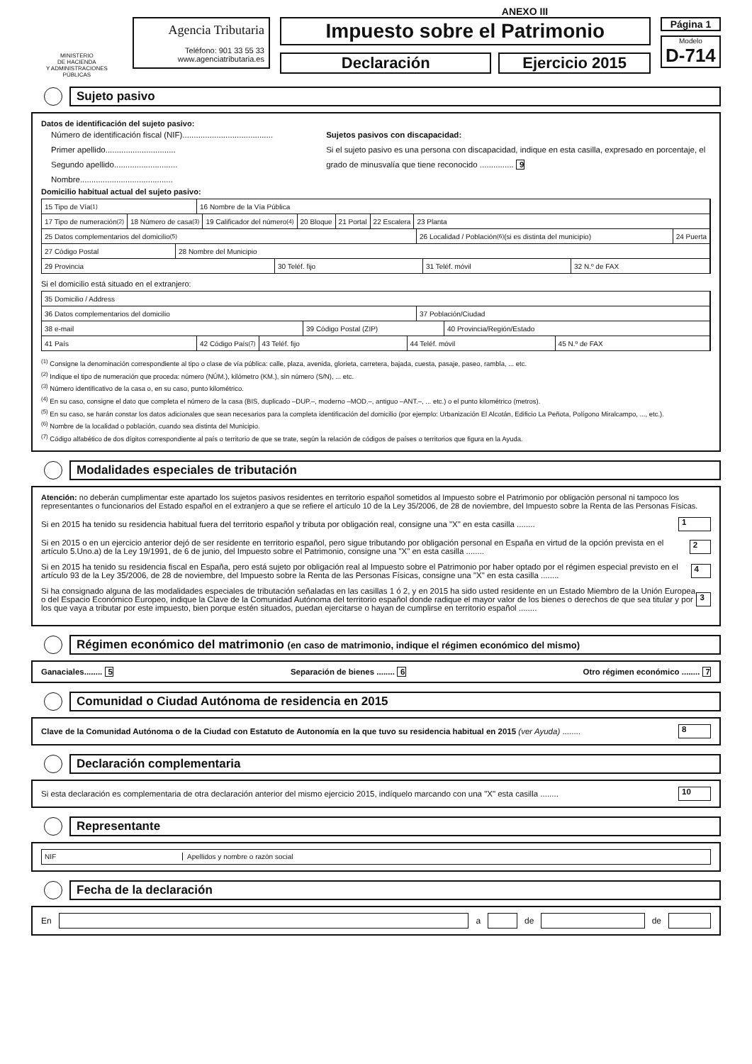ANEXO III
MINISTERIO
DE HACIENDA
Y ADMINISTRACIONES PÚBLICAS
Agencia Tributaria
Teléfono: 901 33 55 33
www.agenciatributaria.es
Impuesto sobre el Patrimonio
Declaración Ejercicio 2015
Página 1
Modelo
D-714
Sujeto pasivo
Datos de identificación del sujeto pasivo:
Número de identificación fiscal (NIF)........................................
Primer apellido...............................
Segundo apellido............................
Nombre.........................................
Sujetos pasivos con discapacidad:
Si el sujeto pasivo es una persona con discapacidad, indique en esta casilla, expresado en porcentaje, el grado de minusvalía que tiene reconocido ............... 9
Domicilio habitual actual del sujeto pasivo:
15 Tipo de Vía <sup>(1)</sup> 16 Nombre de la Vía Pública
17 Tipo de numeración <sup>(2)</sup> 18 Número de casa <sup>(3)</sup> 19 Calificador del número <sup>(4)</sup> 20 Bloque 21 Portal 22 Escalera 23 Planta
25 Datos complementarios del domicilio <sup>(5)</sup>
26 Localidad / Población <sup>(6)</sup> (si es distinta del municipio)
24 Puerta
27 Código Postal 28 Nombre del Municipio
29 Provincia 30 Teléf. fijo 31 Teléf. móvil 32 N.º de FAX
Si el domicilio está situado en el extranjero:
35 Domicilio / Address
36 Datos complementarios del domicilio 37 Población/Ciudad
38 e-mail 39 Código Postal (ZIP) 40 Provincia/Región/Estado
41 País 42 Código País <sup>(7)</sup> 43 Teléf. fijo 44 Teléf. móvil 45 N.º de FAX
<sup>(1)</sup> Consigne la denominación correspondiente al tipo o clase de vía pública: calle, plaza, avenida, glorieta, carretera, bajada, cuesta, pasaje, paseo, rambla, ... etc.
<sup>(2)</sup> Indique el tipo de numeración que proceda: número (NÚM.), kilómetro (KM.), sin número (S/N), ... etc.
<sup>(3)</sup> Número identificativo de la casa o, en su caso, punto kilométrico.
<sup>(4)</sup> En su caso, consigne el dato que completa el número de la casa (BIS, duplicado –DUP.–, moderno –MOD.–, antiguo –ANT.–, ... etc.) o el punto kilométrico (metros).
<sup>(5)</sup> En su caso, se harán constar los datos adicionales que sean necesarios para la completa identificación del domicilio (por ejemplo: Urbanización El Alcotán, Edificio La Peñota, Polígono Miralcampo, ..., etc.).
<sup>(6)</sup> Nombre de la localidad o población, cuando sea distinta del Municipio.
<sup>(7)</sup> Código alfabético de dos dígitos correspondiente al país o territorio de que se trate, según la relación de códigos de países o territorios que figura en la Ayuda.
Modalidades especiales de tributación
Atención: no deberán cumplimentar este apartado los sujetos pasivos residentes en territorio español sometidos al Impuesto sobre el Patrimonio por obligación personal ni tampoco los representantes o funcionarios del Estado español en el extranjero a que se refiere el artículo 10 de la Ley 35/2006, de 28 de noviembre, del Impuesto sobre la Renta de las Personas Físicas.
Si en 2015 ha tenido su residencia habitual fuera del territorio español y tributa por obligación real, consigne una "X" en esta casilla ........ 1
Si en 2015 o en un ejercicio anterior dejó de ser residente en territorio español, pero sigue tributando por obligación personal en España en virtud de la opción prevista en el artículo 5.Uno.a) de la Ley 19/1991, de 6 de junio, del Impuesto sobre el Patrimonio, consigne una "X" en esta casilla ........ 2
Si en 2015 ha tenido su residencia fiscal en España, pero está sujeto por obligación real al Impuesto sobre el Patrimonio por haber optado por el régimen especial previsto en el artículo 93 de la Ley 35/2006, de 28 de noviembre, del Impuesto sobre la Renta de las Personas Físicas, consigne una "X" en esta casilla ........ 4
Si ha consignado alguna de las modalidades especiales de tributación señaladas en las casillas 1 ó 2, y en 2015 ha sido usted residente en un Estado Miembro de la Unión Europea o del Espacio Económico Europeo, indique la Clave de la Comunidad Autónoma del territorio español donde radique el mayor valor de los bienes o derechos de que sea titular y por los que vaya a tributar por este impuesto, bien porque estén situados, puedan ejercitarse o hayan de cumplirse en territorio español ........ 3
Régimen económico del matrimonio (en caso de matrimonio, indique el régimen económico del mismo)
Ganaciales........ 5 Separación de bienes ........ 6 Otro régimen económico ........ 7
Comunidad o Ciudad Autónoma de residencia en 2015
Clave de la Comunidad Autónoma o de la Ciudad con Estatuto de Autonomía en la que tuvo su residencia habitual en 2015 (ver Ayuda) ........ 8
Declaración complementaria
Si esta declaración es complementaria de otra declaración anterior del mismo ejercicio 2015, indíquelo marcando con una "X" esta casilla ........ 10
Representante
NIF
Apellidos y nombre o razón social
Fecha de la declaración
En a de de